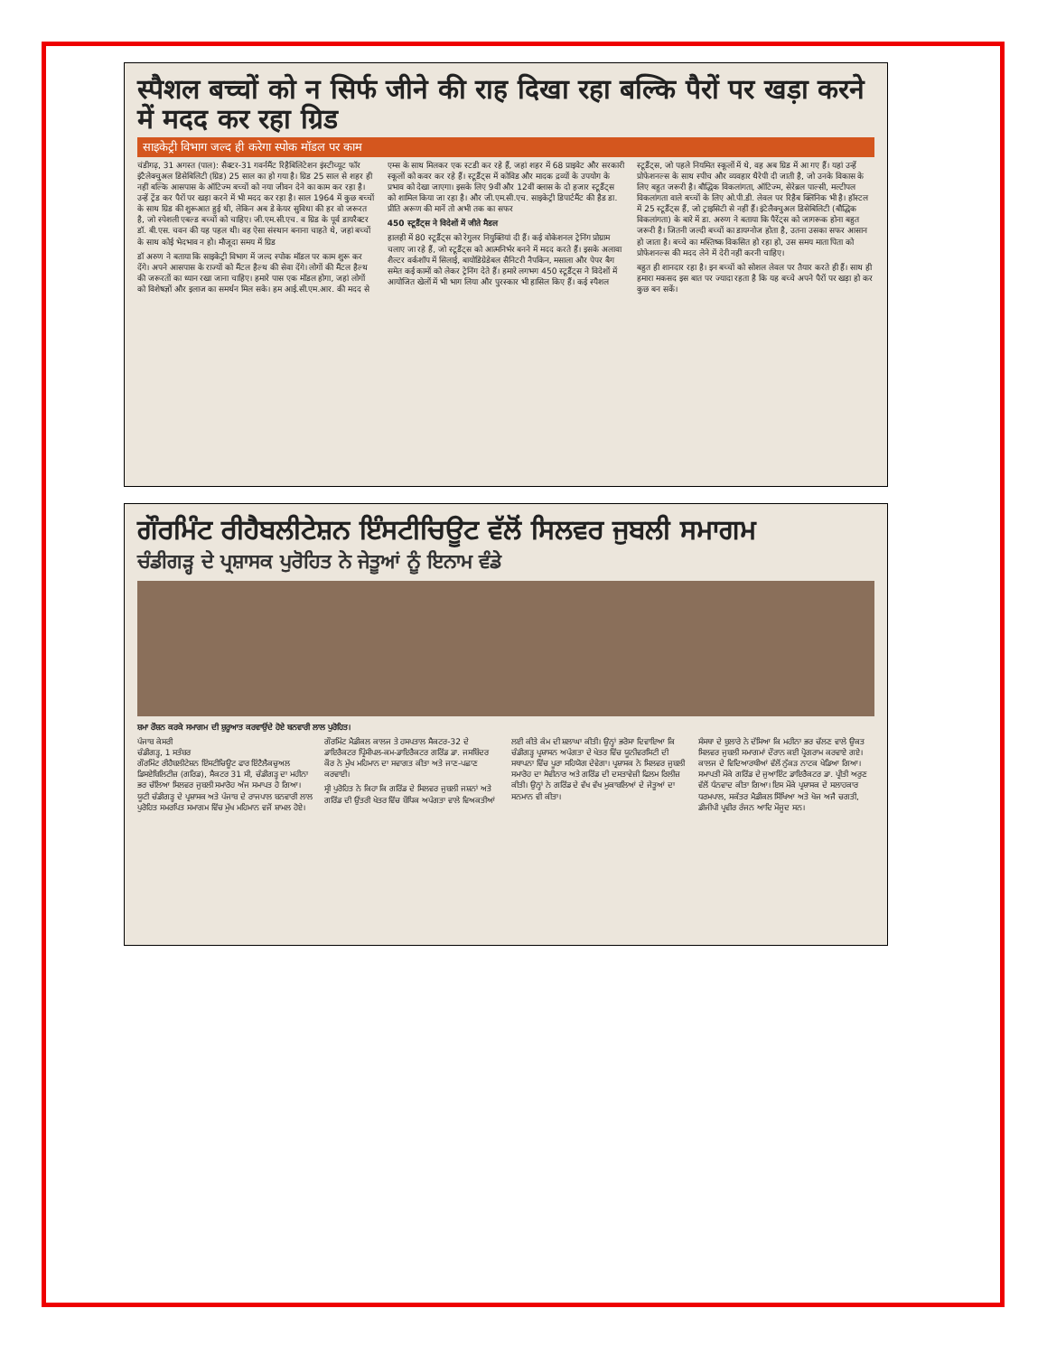स्पैशल बच्चों को न सिर्फ जीने की राह दिखा रहा बल्कि पैरों पर खड़ा करने में मदद कर रहा ग्रिड
साइकेट्री विभाग जल्द ही करेगा स्पोक मॉडल पर काम
चंडीगढ़, 31 अगस्त (पाल): सैक्टर-31 गवर्नमैंट रिहैबिलिटेशन इंस्टीच्यूट फॉर इंटैलेक्चुअल डिसेबिलिटी (ग्रिड) 25 साल का हो गया है। ग्रिड 25 साल से शहर ही नहीं बल्कि आसपास के ऑटिज्म बच्चों को नया जीवन देने का काम कर रहा है। उन्हें ट्रेंड कर पैरों पर खड़ा करने में भी मदद कर रहा है। साल 1964 में कुछ बच्चों के साथ ग्रिड की शुरूआत हुई थी, लेकिन अब डे केयर सुविधा की हर वो जरूरत है, जो स्पेशली एबल्ड बच्चों को चाहिए। जी.एम.सी.एच. व ग्रिड के पूर्व डायरैक्टर डॉ. बी.एस. चवन की यह पहल थी। वह ऐसा संस्थान बनाना चाहते थे, जहां बच्चों के साथ कोई भेदभाव न हो। मौजूदा समय में ग्रिड
डॉ अरुण ने बताया कि साइकेट्री विभाग में जल्द स्पोक मॉडल पर काम शुरू कर देंगे। अपने आसपास के राज्यों को मैंटल हैल्थ की सेवा देंगे। लोगों की मैंटल हैल्थ की जरूरतों का ध्यान रखा जाना चाहिए। हमारे पास एक मॉडल होगा, जहां लोगों को विशेषज्ञों और इलाज का समर्थन मिल सके। हम आई.सी.एम.आर. की मदद से एम्स के साथ मिलकर एक स्टडी कर रहे हैं, जहां शहर में 68 प्राइवेट और सरकारी स्कूलों को कवर कर रहे हैं। स्टूडैंट्स में कोविड और मादक द्रव्यों के उपयोग के प्रभाव को देखा जाएगा। इसके लिए 9वीं और 12वीं क्लास के दो हजार स्टूडैंट्स को शामिल किया जा रहा है। और जी.एम.सी.एच. साइकेट्री डिपार्टमैंट की हैड डा. प्रीति अरूण की मानें तो अभी तक का सफर
450 स्टूडैंट्स ने विदेशों में जीते मैडल
हालही में 80 स्टूडैंट्स को रेगुलर नियुक्तियां दी हैं। कई वोकेशनल ट्रेनिंग प्रोग्राम चलाए जा रहे हैं, जो स्टूडैंट्स को आत्मनिर्भर बनने में मदद करते हैं। इसके अलावा शैल्टर वर्कशॉप में सिलाई, बायोडिग्रेडेबल सैनिटरी नैपकिन, मसाला और पेपर बैग समेत कई कामों को लेकर ट्रेनिंग देते हैं। हमारे लगभग 450 स्टूडैंट्स ने विदेशों में आयोजित खेलों में भी भाग लिया और पुरस्कार भी हासिल किए हैं। कई स्पैशल स्टूडैंट्स, जो पहले नियमित स्कूलों में थे, वह अब ग्रिड में आ गए हैं। यहां उन्हें प्रोफेशनल्स के साथ स्पीच और व्यवहार थैरेपी दी जाती है, जो उनके विकास के लिए बहुत जरूरी है। बौद्धिक विकलांगता, ऑटिज्म, सेरेब्रल पाल्सी, मल्टीपल विकलांगता वाले बच्चों के लिए ओ.पी.डी. लेवल पर रिहैब क्लिनिक भी है। हॉस्टल में 25 स्टूडैंट्स हैं, जो ट्राइसिटी से नहीं हैं। इंटेलैक्चुअल डिसेबिलिटी (बौद्धिक विकलांगता) के बारे में डा. अरुण ने बताया कि पैरेंट्स को जागरूक होना बहुत जरूरी है। जितनी जल्दी बच्चों का डायग्नोज होता है, उतना उसका सफर आसान हो जाता है। बच्चे का मस्तिष्क विकसित हो रहा हो, उस समय माता पिता को प्रोफेशनल्स की मदद लेने में देरी नहीं करनी चाहिए।
बहुत ही शानदार रहा है। इन बच्चों को सोशल लेवल पर तैयार करते ही हैं। साथ ही हमारा मकसद इस बात पर ज्यादा रहता है कि यह बच्चे अपने पैरों पर खड़ा हो कर कुछ बन सकें।
ਗੌਰਮਿੰਟ ਰੀਹੈਬਲੀਟੇਸ਼ਨ ਇੰਸਟੀਚਿਊਟ ਵੱਲੋਂ ਸਿਲਵਰ ਜੁਬਲੀ ਸਮਾਗਮ
ਚੰਡੀਗੜ੍ਹ ਦੇ ਪ੍ਰਸ਼ਾਸਕ ਪੁਰੋਹਿਤ ਨੇ ਜੇਤੂਆਂ ਨੂੰ ਇਨਾਮ ਵੰਡੇ
ਸ਼ਮਾ ਰੌਸ਼ਨ ਕਰਕੇ ਸਮਾਗਮ ਦੀ ਸ਼ੁਰੂਆਤ ਕਰਵਾਉਂਦੇ ਹੋਏ ਬਨਵਾਰੀ ਲਾਲ ਪੁਰੋਹਿਤ।
ਪੰਜਾਬ ਕੇਸਰੀ
ਚੰਡੀਗੜ੍ਹ, 1 ਸਤੰਬਰ
ਗੌਰਮਿੰਟ ਰੀਹੈਬਲੀਟੇਸ਼ਨ ਇੰਸਟੀਚਿਊਟ ਫਾਰ ਇੰਟੈਲੈਕਚੁਅਲ ਡਿਸਏਬਿਲਿਟੀਜ਼ (ਗਰਿਡ), ਸੈਕਟਰ 31 ਸੀ, ਚੰਡੀਗੜ੍ਹ ਦਾ ਮਹੀਨਾ ਭਰ ਚੱਲਿਆ ਸਿਲਵਰ ਜੁਬਲੀ ਸਮਾਰੋਹ ਅੱਜ ਸਮਾਪਤ ਹੋ ਗਿਆ। ਯੂਟੀ ਚੰਡੀਗੜ੍ਹ ਦੇ ਪ੍ਰਸ਼ਾਸਕ ਅਤੇ ਪੰਜਾਬ ਦੇ ਰਾਜਪਾਲ ਬਨਵਾਰੀ ਲਾਲ ਪੁਰੋਹਿਤ ਸਮਰਪਿਤ ਸਮਾਗਮ ਵਿੱਚ ਮੁੱਖ ਮਹਿਮਾਨ ਵਜੋਂ ਸ਼ਾਮਲ ਹੋਏ। ਗੌਰਮਿੰਟ ਮੈਡੀਕਲ ਕਾਲਜ ਤੇ ਹਸਪਤਾਲ ਸੈਕਟਰ-32 ਦੇ ਡਾਇਰੈਕਟਰ ਪ੍ਰਿੰਸੀਪਲ-ਕਮ-ਡਾਇਰੈਕਟਰ ਗਰਿੱਡ ਡਾ. ਜਸਬਿੰਦਰ ਕੌਰ ਨੇ ਮੁੱਖ ਮਹਿਮਾਨ ਦਾ ਸਵਾਗਤ ਕੀਤਾ ਅਤੇ ਜਾਣ-ਪਛਾਣ ਕਰਵਾਈ।
ਸ੍ਰੀ ਪੁਰੋਹਿਤ ਨੇ ਕਿਹਾ ਕਿ ਗਰਿੱਡ ਦੇ ਸਿਲਵਰ ਜੁਬਲੀ ਜਸ਼ਨਾਂ ਅਤੇ ਗਰਿੱਡ ਦੀ ਉਂਤਰੀ ਖੇਤਰ ਵਿੱਚ ਬੌਧਿਕ ਅਪੰਗਤਾ ਵਾਲੇ ਵਿਅਕਤੀਆਂ ਲਈ ਕੀਤੇ ਕੰਮ ਦੀ ਸ਼ਲਾਘਾ ਕੀਤੀ। ਉਨ੍ਹਾਂ ਭਰੋਸਾ ਦਿਵਾਇਆ ਕਿ ਚੰਡੀਗੜ੍ਹ ਪ੍ਰਸ਼ਾਸਨ ਅਪੰਗਤਾ ਦੇ ਖੇਤਰ ਵਿੱਚ ਯੂਨੀਵਰਸਿਟੀ ਦੀ ਸਥਾਪਨਾ ਵਿੱਚ ਪੂਰਾ ਸਹਿਯੋਗ ਦੇਵੇਗਾ। ਪ੍ਰਸ਼ਾਸਕ ਨੇ ਸਿਲਵਰ ਜੁਬਲੀ ਸਮਾਰੋਹ ਦਾ ਸੋਵੀਨਾਰ ਅਤੇ ਗਰਿੱਡ ਦੀ ਦਸਤਾਵੇਜ਼ੀ ਫਿਲਮ ਰਿਲੀਜ਼ ਕੀਤੀ। ਉਨ੍ਹਾਂ ਨੇ ਗਰਿੱਡ ਦੇ ਵੱਖ ਵੱਖ ਮੁਕਾਬਲਿਆਂ ਦੇ ਜੇਤੂਆਂ ਦਾ ਸਨਮਾਨ ਵੀ ਕੀਤਾ।
ਸੰਸਥਾ ਦੇ ਬੁਲਾਰੇ ਨੇ ਦੱਸਿਆ ਕਿ ਮਹੀਨਾ ਭਰ ਚੱਲਣ ਵਾਲੇ ਉਕਤ ਸਿਲਵਰ ਜੁਬਲੀ ਸਮਾਗਮਾਂ ਦੌਰਾਨ ਕਈ ਪ੍ਰੋਗਰਾਮ ਕਰਵਾਏ ਗਏ। ਕਾਲਜ ਦੇ ਵਿਦਿਆਰਥੀਆਂ ਵੱਲੋਂ ਨੁੱਕੜ ਨਾਟਕ ਖੇਡਿਆ ਗਿਆ। ਸਮਾਪਤੀ ਮੌਕੇ ਗਰਿੱਡ ਦੇ ਜੁਆਇੰਟ ਡਾਇਰੈਕਟਰ ਡਾ. ਪ੍ਰੀਤੀ ਅਰੁਣ ਵੱਲੋਂ ਧੰਨਵਾਦ ਕੀਤਾ ਗਿਆ। ਇਸ ਮੌਕੇ ਪ੍ਰਸ਼ਾਸਕ ਦੇ ਸਲਾਹਕਾਰ ਧਰਮਪਾਲ, ਸਕੱਤਰ ਮੈਡੀਕਲ ਸਿੱਖਿਆ ਅਤੇ ਖੋਜ ਅਜੈ ਚਗਤੀ, ਡੀਜੀਪੀ ਪ੍ਰਵੀਰ ਰੰਜਨ ਆਦਿ ਮੌਜੂਦ ਸਨ।